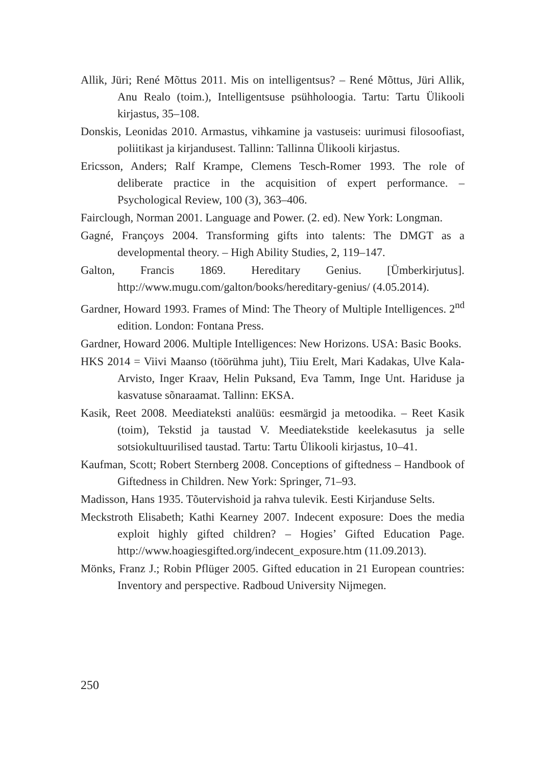Allik, Jüri; René Mõttus 2011. Mis on intelligentsus? – René Mõttus, Jüri Allik, Anu Realo (toim.), Intelligentsuse psühholoogia. Tartu: Tartu Ülikooli kirjastus, 35–108.
Donskis, Leonidas 2010. Armastus, vihkamine ja vastuseis: uurimusi filosoofiast, poliitikast ja kirjandusest. Tallinn: Tallinna Ülikooli kirjastus.
Ericsson, Anders; Ralf Krampe, Clemens Tesch-Romer 1993. The role of deliberate practice in the acquisition of expert performance. – Psychological Review, 100 (3), 363–406.
Fairclough, Norman 2001. Language and Power. (2. ed). New York: Longman.
Gagné, Françoys 2004. Transforming gifts into talents: The DMGT as a developmental theory. – High Ability Studies, 2, 119–147.
Galton, Francis 1869. Hereditary Genius. [Ümberkirjutus]. http://www.mugu.com/galton/books/hereditary-genius/ (4.05.2014).
Gardner, Howard 1993. Frames of Mind: The Theory of Multiple Intelligences. 2<sup>nd</sup> edition. London: Fontana Press.
Gardner, Howard 2006. Multiple Intelligences: New Horizons. USA: Basic Books.
HKS 2014 = Viivi Maanso (töörühma juht), Tiiu Erelt, Mari Kadakas, Ulve Kala-Arvisto, Inger Kraav, Helin Puksand, Eva Tamm, Inge Unt. Hariduse ja kasvatuse sõnaraamat. Tallinn: EKSA.
Kasik, Reet 2008. Meediateksti analüüs: eesmärgid ja metoodika. – Reet Kasik (toim), Tekstid ja taustad V. Meediatekstide keelekasutus ja selle sotsiokultuurilised taustad. Tartu: Tartu Ülikooli kirjastus, 10–41.
Kaufman, Scott; Robert Sternberg 2008. Conceptions of giftedness – Handbook of Giftedness in Children. New York: Springer, 71–93.
Madisson, Hans 1935. Tõutervishoid ja rahva tulevik. Eesti Kirjanduse Selts.
Meckstroth Elisabeth; Kathi Kearney 2007. Indecent exposure: Does the media exploit highly gifted children? – Hogies’ Gifted Education Page. http://www.hoagiesgifted.org/indecent_exposure.htm (11.09.2013).
Mönks, Franz J.; Robin Pflüger 2005. Gifted education in 21 European countries: Inventory and perspective. Radboud University Nijmegen.
250